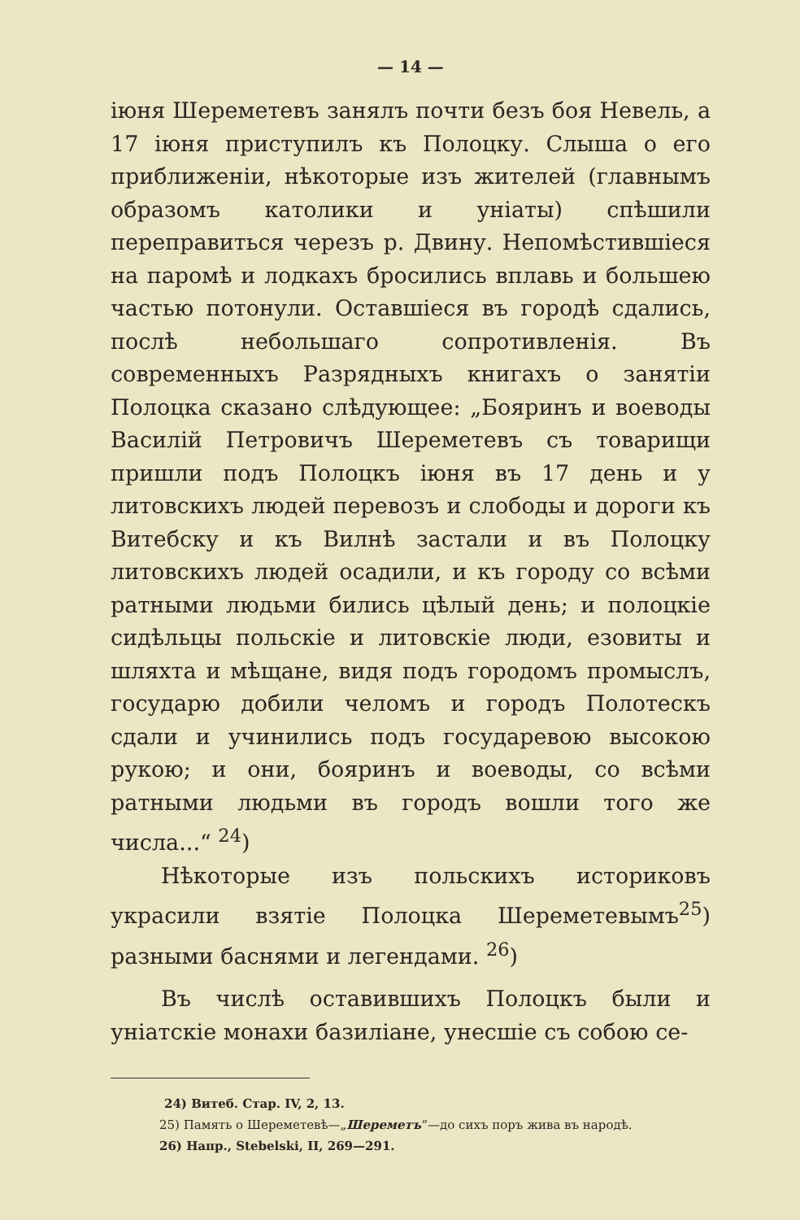— 14 —
іюня Шереметевъ занялъ почти безъ боя Невель, а 17 іюня приступилъ къ Полоцку. Слыша о его приближеніи, нѣкоторые изъ жителей (главнымъ образомъ католики и уніаты) спѣшили переправиться черезъ р. Двину. Непомѣстившіеся на паромѣ и лодкахъ бросились вплавь и большею частью потонули. Оставшіеся въ городѣ сдались, послѣ небольшаго сопротивленія. Въ современныхъ Разрядныхъ книгахъ о занятіи Полоцка сказано слѣдующее: „Бояринъ и воеводы Василій Петровичъ Шереметевъ съ товарищи пришли подъ Полоцкъ іюня въ 17 день и у литовскихъ людей перевозъ и слободы и дороги къ Витебску и къ Вилнѣ застали и въ Полоцку литовскихъ людей осадили, и къ городу со всѣми ратными людьми бились цѣлый день; и полоцкіе сидѣльцы польскіе и литовскіе люди, езовиты и шляхта и мѣщане, видя подъ городомъ промыслъ, государю добили челомъ и городъ Полотескъ сдали и учинились подъ государевою высокою рукою; и они, бояринъ и воеводы, со всѣми ратными людьми въ городъ вошли того же числа...“ <sup>24</sup>)
Нѣкоторые изъ польскихъ историковъ украсили взятіе Полоцка Шереметевымъ<sup>25</sup>) разными баснями и легендами. <sup>26</sup>)
Въ числѣ оставившихъ Полоцкъ были и уніатскіе монахи базиліане, унесшіе съ собою се-
24) Витеб. Стар. IV, 2, 13.
25) Память о Шереметевѣ—„Шереметъ“—до сихъ поръ жива въ народѣ.
26) Напр., Stebelski, II, 269—291.